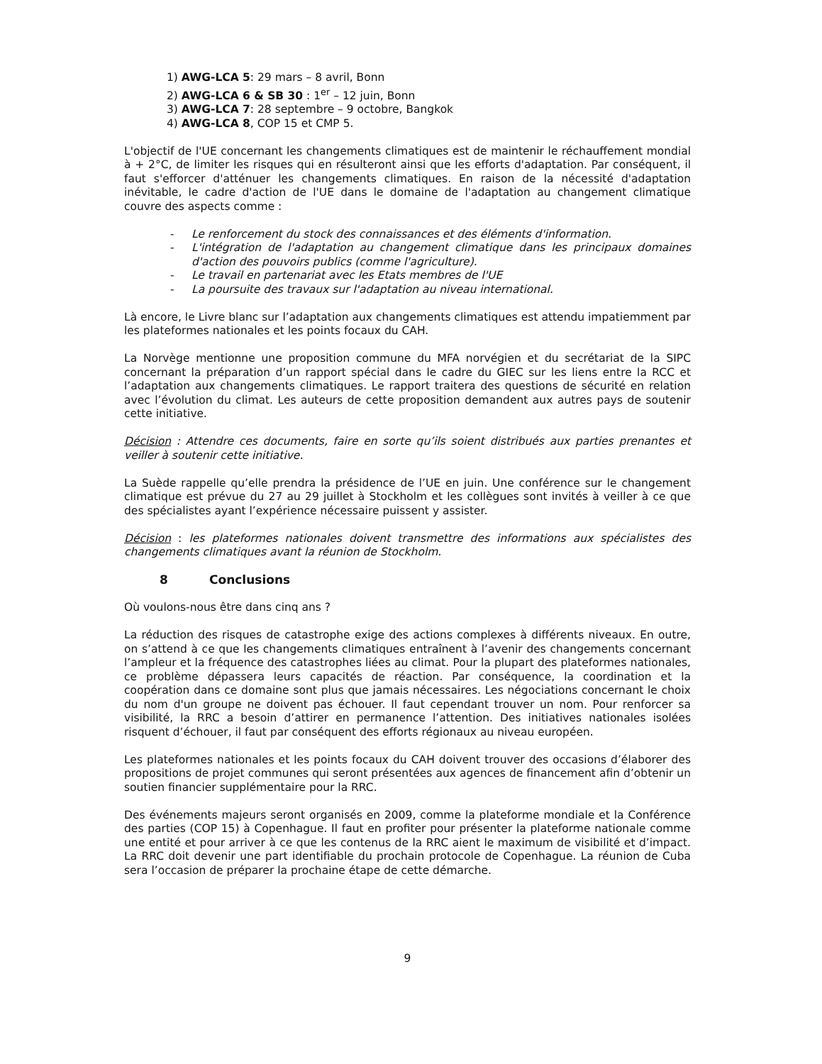1) AWG-LCA 5: 29 mars – 8 avril, Bonn
2) AWG-LCA 6 & SB 30 : 1<sup>er</sup> – 12 juin, Bonn
3) AWG-LCA 7: 28 septembre – 9 octobre, Bangkok
4) AWG-LCA 8, COP 15 et CMP 5.
L'objectif de l'UE concernant les changements climatiques est de maintenir le réchauffement mondial à + 2°C, de limiter les risques qui en résulteront ainsi que les efforts d'adaptation. Par conséquent, il faut s'efforcer d'atténuer les changements climatiques. En raison de la nécessité d'adaptation inévitable, le cadre d'action de l'UE dans le domaine de l'adaptation au changement climatique couvre des aspects comme :
- Le renforcement du stock des connaissances et des éléments d'information.
- L'intégration de l'adaptation au changement climatique dans les principaux domaines d'action des pouvoirs publics (comme l'agriculture).
- Le travail en partenariat avec les Etats membres de l'UE
- La poursuite des travaux sur l'adaptation au niveau international.
Là encore, le Livre blanc sur l’adaptation aux changements climatiques est attendu impatiemment par les plateformes nationales et les points focaux du CAH.
La Norvège mentionne une proposition commune du MFA norvégien et du secrétariat de la SIPC concernant la préparation d’un rapport spécial dans le cadre du GIEC sur les liens entre la RCC et l’adaptation aux changements climatiques. Le rapport traitera des questions de sécurité en relation avec l’évolution du climat. Les auteurs de cette proposition demandent aux autres pays de soutenir cette initiative.
Décision : Attendre ces documents, faire en sorte qu’ils soient distribués aux parties prenantes et veiller à soutenir cette initiative.
La Suède rappelle qu’elle prendra la présidence de l’UE en juin. Une conférence sur le changement climatique est prévue du 27 au 29 juillet à Stockholm et les collègues sont invités à veiller à ce que des spécialistes ayant l’expérience nécessaire puissent y assister.
Décision : les plateformes nationales doivent transmettre des informations aux spécialistes des changements climatiques avant la réunion de Stockholm.
8 Conclusions
Où voulons-nous être dans cinq ans ?
La réduction des risques de catastrophe exige des actions complexes à différents niveaux. En outre, on s’attend à ce que les changements climatiques entraînent à l’avenir des changements concernant l’ampleur et la fréquence des catastrophes liées au climat. Pour la plupart des plateformes nationales, ce problème dépassera leurs capacités de réaction. Par conséquence, la coordination et la coopération dans ce domaine sont plus que jamais nécessaires. Les négociations concernant le choix du nom d'un groupe ne doivent pas échouer. Il faut cependant trouver un nom. Pour renforcer sa visibilité, la RRC a besoin d’attirer en permanence l’attention. Des initiatives nationales isolées risquent d’échouer, il faut par conséquent des efforts régionaux au niveau européen.
Les plateformes nationales et les points focaux du CAH doivent trouver des occasions d’élaborer des propositions de projet communes qui seront présentées aux agences de financement afin d’obtenir un soutien financier supplémentaire pour la RRC.
Des événements majeurs seront organisés en 2009, comme la plateforme mondiale et la Conférence des parties (COP 15) à Copenhague. Il faut en profiter pour présenter la plateforme nationale comme une entité et pour arriver à ce que les contenus de la RRC aient le maximum de visibilité et d’impact. La RRC doit devenir une part identifiable du prochain protocole de Copenhague. La réunion de Cuba sera l’occasion de préparer la prochaine étape de cette démarche.
9